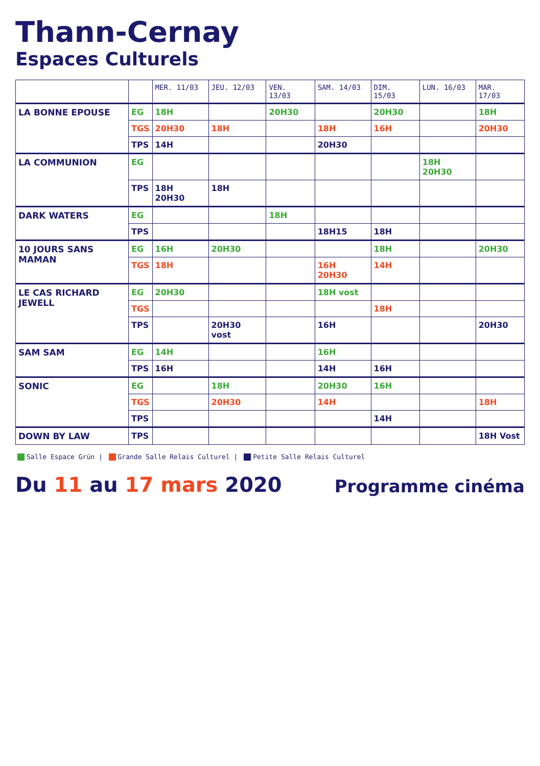Thann-Cernay
Espaces Culturels
| | | MER. 11/03 | JEU. 12/03 | VEN. 13/03 | SAM. 14/03 | DIM. 15/03 | LUN. 16/03 | MAR. 17/03 |
| --- | --- | --- | --- | --- | --- | --- | --- | --- |
| LA BONNE EPOUSE | EG | 18H | | 20H30 | | 20H30 | | 18H |
| | TGS | 20H30 | 18H | | 18H | 16H | | 20H30 |
| | TPS | 14H | | | 20H30 | | | |
| LA COMMUNION | EG | | | | | | 18H 20H30 | |
| | TPS | 18H 20H30 | 18H | | | | | |
| DARK WATERS | EG | | | 18H | | | | |
| | TPS | | | | 18H15 | 18H | | |
| 10 JOURS SANS MAMAN | EG | 16H | 20H30 | | | 18H | | 20H30 |
| | TGS | 18H | | | 16H 20H30 | 14H | | |
| LE CAS RICHARD JEWELL | EG | 20H30 | | | 18H vost | | | |
| | TGS | | | | | 18H | | |
| | TPS | | 20H30 vost | | 16H | | | 20H30 |
| SAM SAM | EG | 14H | | | 16H | | | |
| | TPS | 16H | | | 14H | 16H | | |
| SONIC | EG | | 18H | | 20H30 | 16H | | |
| | TGS | | 20H30 | | 14H | | | 18H |
| | TPS | | | | | 14H | | |
| DOWN BY LAW | TPS | | | | | | | 18H Vost |
Salle Espace Grün | Grande Salle Relais Culturel | Petite Salle Relais Culturel
Du 11 au 17 mars 2020
Programme cinéma